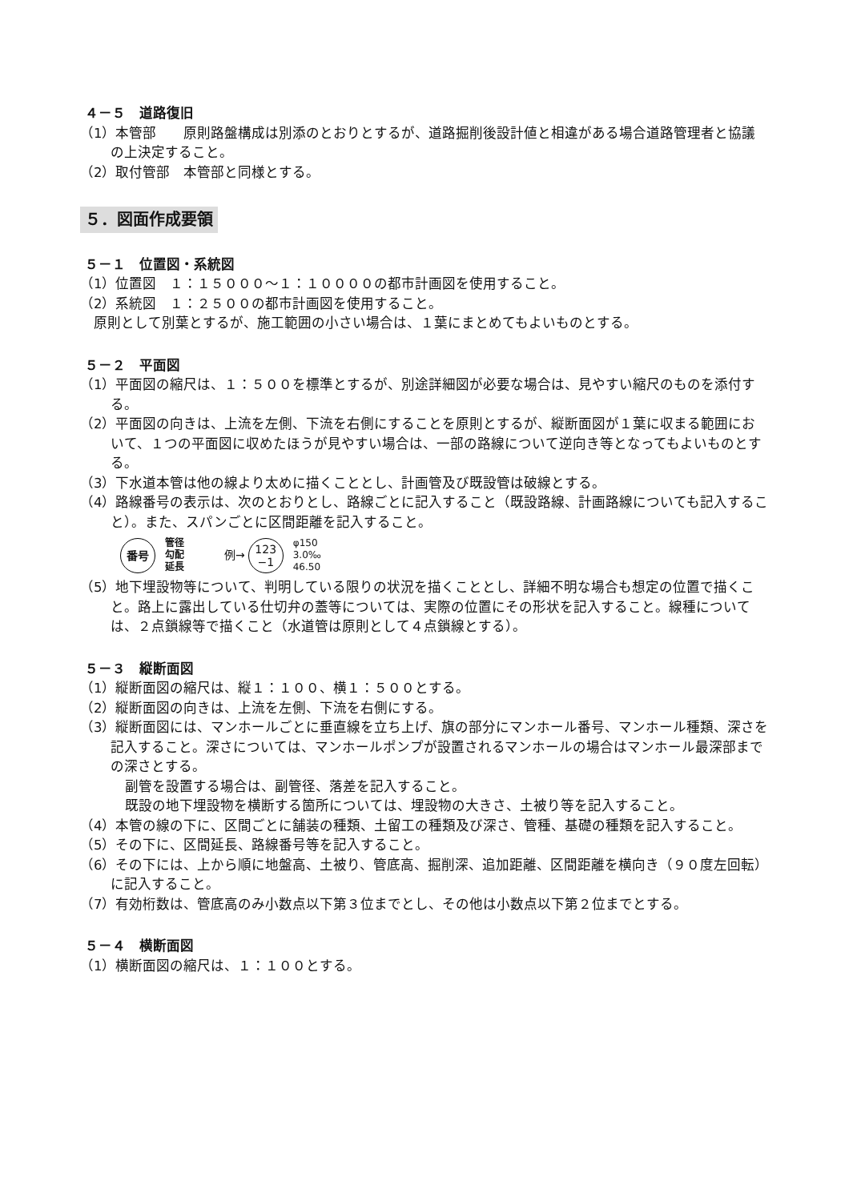４－５　道路復旧
（1）本管部　　原則路盤構成は別添のとおりとするが、道路掘削後設計値と相違がある場合道路管理者と協議の上決定すること。
（2）取付管部　本管部と同様とする。
５．図面作成要領
５－１　位置図・系統図
（1）位置図　１：１５０００～１：１００００の都市計画図を使用すること。
（2）系統図　１：２５００の都市計画図を使用すること。
　原則として別葉とするが、施工範囲の小さい場合は、１葉にまとめてもよいものとする。
５－２　平面図
（1）平面図の縮尺は、１：５００を標準とするが、別途詳細図が必要な場合は、見やすい縮尺のものを添付する。
（2）平面図の向きは、上流を左側、下流を右側にすることを原則とするが、縦断面図が１葉に収まる範囲において、１つの平面図に収めたほうが見やすい場合は、一部の路線について逆向き等となってもよいものとする。
（3）下水道本管は他の線より太めに描くこととし、計画管及び既設管は破線とする。
（4）路線番号の表示は、次のとおりとし、路線ごとに記入すること（既設路線、計画路線についても記入すること）。また、スパンごとに区間距離を記入すること。
番号
管径
勾配
延長
例→
123
−1
φ150
3.0‰
46.50
（5）地下埋設物等について、判明している限りの状況を描くこととし、詳細不明な場合も想定の位置で描くこと。路上に露出している仕切弁の蓋等については、実際の位置にその形状を記入すること。線種については、２点鎖線等で描くこと（水道管は原則として４点鎖線とする）。
５－３　縦断面図
（1）縦断面図の縮尺は、縦１：１００、横１：５００とする。
（2）縦断面図の向きは、上流を左側、下流を右側にする。
（3）縦断面図には、マンホールごとに垂直線を立ち上げ、旗の部分にマンホール番号、マンホール種類、深さを記入すること。深さについては、マンホールポンプが設置されるマンホールの場合はマンホール最深部までの深さとする。
副管を設置する場合は、副管径、落差を記入すること。
既設の地下埋設物を横断する箇所については、埋設物の大きさ、土被り等を記入すること。
（4）本管の線の下に、区間ごとに舗装の種類、土留工の種類及び深さ、管種、基礎の種類を記入すること。
（5）その下に、区間延長、路線番号等を記入すること。
（6）その下には、上から順に地盤高、土被り、管底高、掘削深、追加距離、区間距離を横向き（９０度左回転）に記入すること。
（7）有効桁数は、管底高のみ小数点以下第３位までとし、その他は小数点以下第２位までとする。
５－４　横断面図
（1）横断面図の縮尺は、１：１００とする。